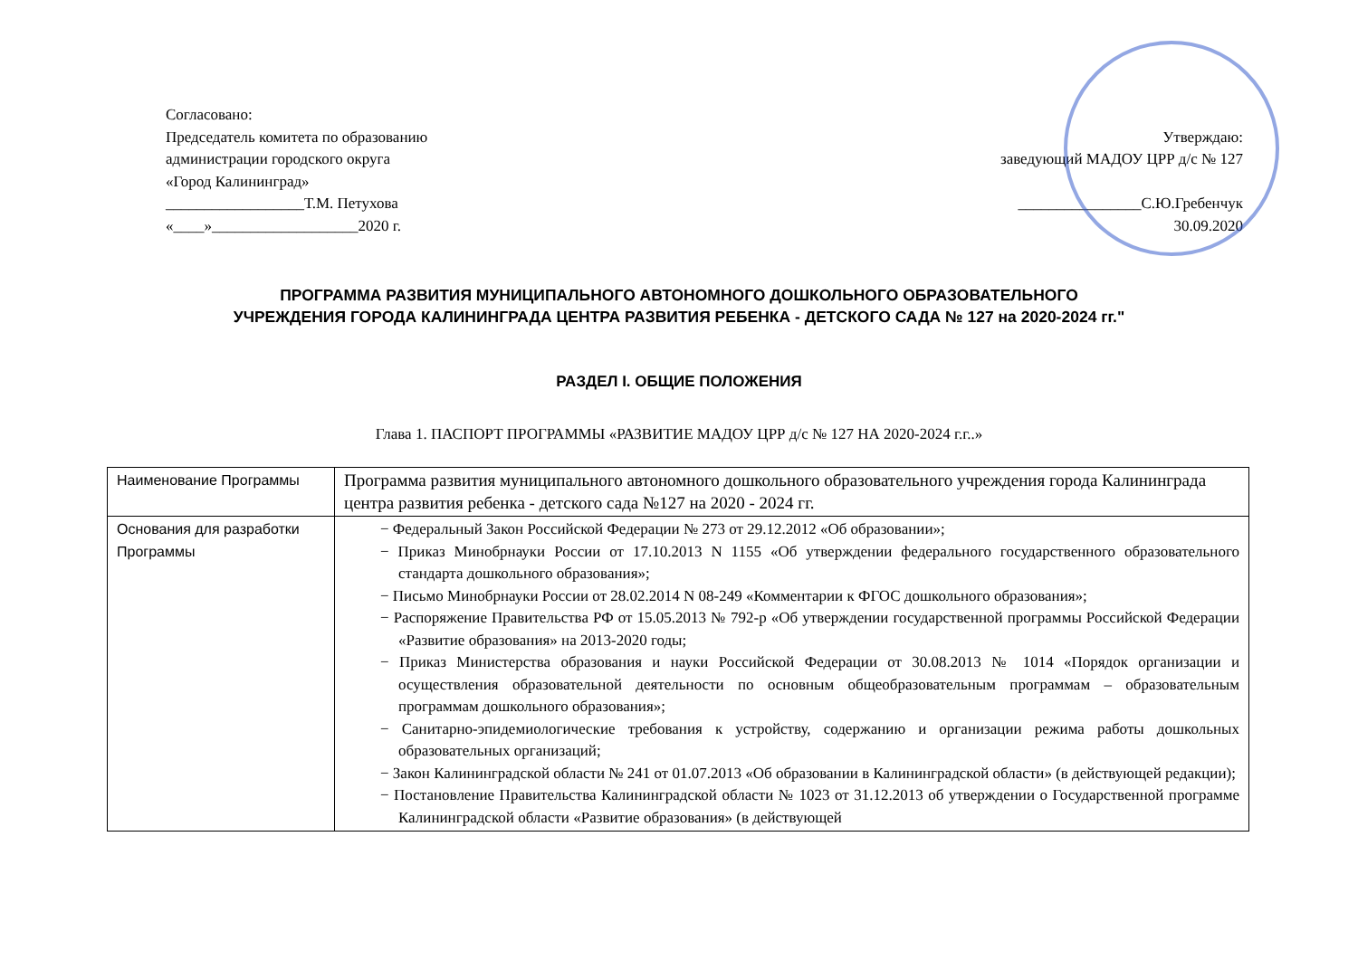Согласовано:
Председатель комитета по образованию
администрации городского округа
«Город Калининград»
__________________Т.М. Петухова
«____»___________________2020 г.
Утверждаю:
заведующий МАДОУ ЦРР д/с № 127
________________С.Ю.Гребенчук
30.09.2020
ПРОГРАММА РАЗВИТИЯ МУНИЦИПАЛЬНОГО АВТОНОМНОГО ДОШКОЛЬНОГО ОБРАЗОВАТЕЛЬНОГО
УЧРЕЖДЕНИЯ ГОРОДА КАЛИНИНГРАДА ЦЕНТРА РАЗВИТИЯ РЕБЕНКА - ДЕТСКОГО САДА № 127 на 2020-2024 гг."
РАЗДЕЛ I. ОБЩИЕ ПОЛОЖЕНИЯ
Глава 1. ПАСПОРТ ПРОГРАММЫ «РАЗВИТИЕ МАДОУ ЦРР д/с № 127 НА 2020-2024 г.г..»
| Наименование Программы | Программа развития муниципального автономного дошкольного образовательного учреждения города Калининграда центра развития ребенка - детского сада №127 на 2020 - 2024 гг. |
| Основания для разработки Программы | − Федеральный Закон Российской Федерации № 273 от 29.12.2012 «Об образовании»; − Приказ Минобрнауки России от 17.10.2013 N 1155 «Об утверждении федерального государственного образовательного стандарта дошкольного образования»; − Письмо Минобрнауки России от 28.02.2014 N 08-249 «Комментарии к ФГОС дошкольного образования»; − Распоряжение Правительства РФ от 15.05.2013 № 792-р «Об утверждении государственной программы Российской Федерации «Развитие образования» на 2013-2020 годы; − Приказ Министерства образования и науки Российской Федерации от 30.08.2013 № 1014 «Порядок организации и осуществления образовательной деятельности по основным общеобразовательным программам – образовательным программам дошкольного образования»; − Санитарно-эпидемиологические требования к устройству, содержанию и организации режима работы дошкольных образовательных организаций; − Закон Калининградской области № 241 от 01.07.2013 «Об образовании в Калининградской области» (в действующей редакции); − Постановление Правительства Калининградской области № 1023 от 31.12.2013 об утверждении о Государственной программе Калининградской области «Развитие образования» (в действующей |